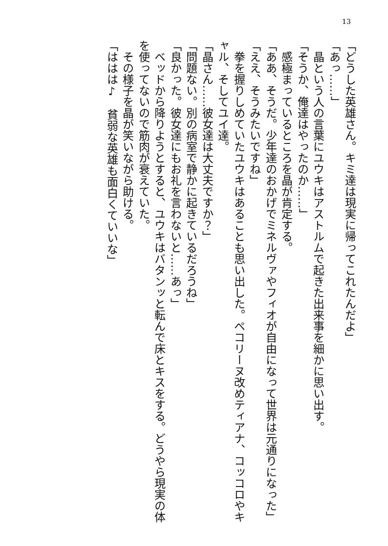13
「どうした英雄さん。キミ達は現実に帰ってこれたんだよ」
「あっ……」
　晶という人の言葉にユウキはアストルムで起きた出来事を細かに思い出す。
「そうか、俺達はやったのか……」
　感極まっているところを晶が肯定する。
「ああ、そうだ。少年達のおかげでミネルヴァやフィオが自由になって世界は元通りになった」
「ええ、そうみたいですね」
　拳を握りしめていたユウキはあることも思い出した。ペコリーヌ改めティアナ、コッコロやキャル、そしてユイ達。
「晶さん……彼女達は大丈夫ですか？」
「問題ない。別の病室で静かに起きているだろうね」
「良かった。彼女達にもお礼を言わないと……あっ」
　ベッドから降りようとすると、ユウキはバタンッと転んで床とキスをする。どうやら現実の体を使ってないので筋肉が衰えていた。
　その様子を晶が笑いながら助ける。
「ははは♪　貧弱な英雄も面白くていいな」